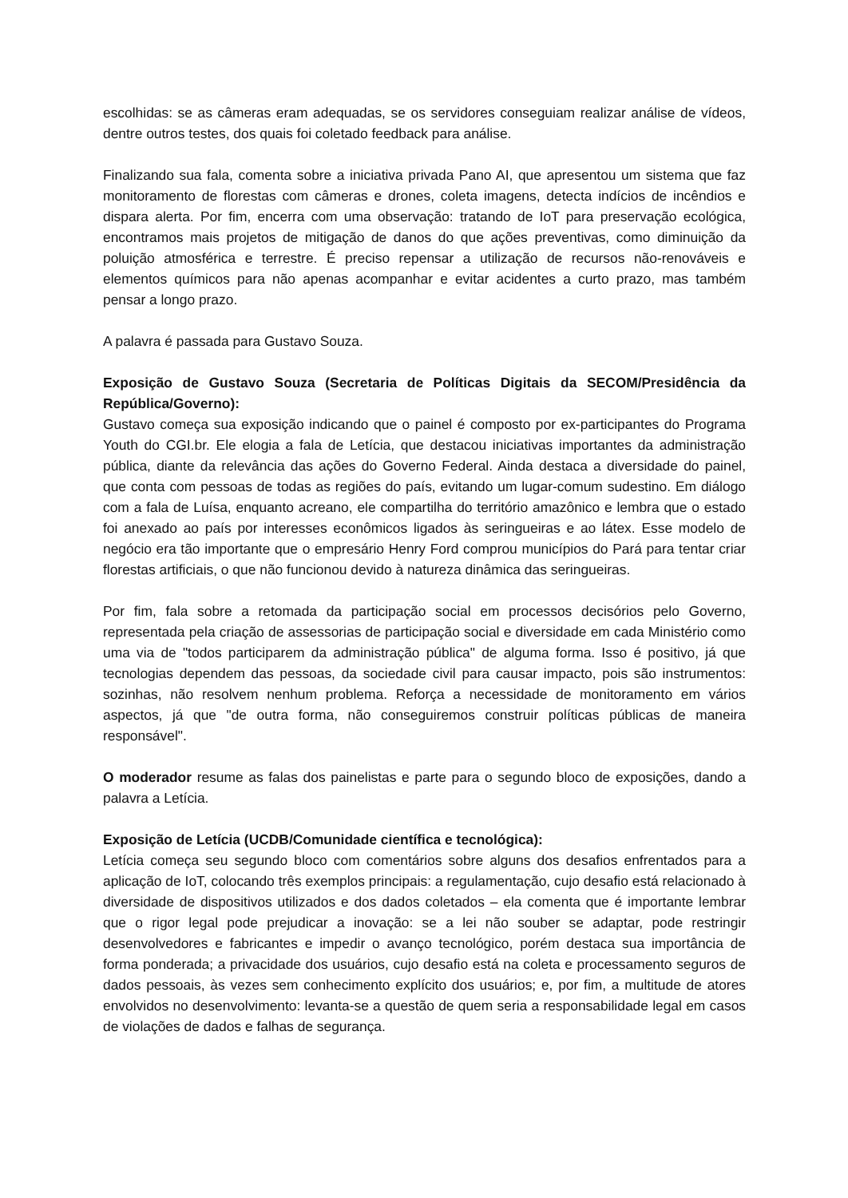escolhidas: se as câmeras eram adequadas, se os servidores conseguiam realizar análise de vídeos, dentre outros testes, dos quais foi coletado feedback para análise.
Finalizando sua fala, comenta sobre a iniciativa privada Pano AI, que apresentou um sistema que faz monitoramento de florestas com câmeras e drones, coleta imagens, detecta indícios de incêndios e dispara alerta. Por fim, encerra com uma observação: tratando de IoT para preservação ecológica, encontramos mais projetos de mitigação de danos do que ações preventivas, como diminuição da poluição atmosférica e terrestre. É preciso repensar a utilização de recursos não-renováveis e elementos químicos para não apenas acompanhar e evitar acidentes a curto prazo, mas também pensar a longo prazo.
A palavra é passada para Gustavo Souza.
Exposição de Gustavo Souza (Secretaria de Políticas Digitais da SECOM/Presidência da República/Governo):
Gustavo começa sua exposição indicando que o painel é composto por ex-participantes do Programa Youth do CGI.br. Ele elogia a fala de Letícia, que destacou iniciativas importantes da administração pública, diante da relevância das ações do Governo Federal. Ainda destaca a diversidade do painel, que conta com pessoas de todas as regiões do país, evitando um lugar-comum sudestino. Em diálogo com a fala de Luísa, enquanto acreano, ele compartilha do território amazônico e lembra que o estado foi anexado ao país por interesses econômicos ligados às seringueiras e ao látex. Esse modelo de negócio era tão importante que o empresário Henry Ford comprou municípios do Pará para tentar criar florestas artificiais, o que não funcionou devido à natureza dinâmica das seringueiras.
Por fim, fala sobre a retomada da participação social em processos decisórios pelo Governo, representada pela criação de assessorias de participação social e diversidade em cada Ministério como uma via de "todos participarem da administração pública" de alguma forma. Isso é positivo, já que tecnologias dependem das pessoas, da sociedade civil para causar impacto, pois são instrumentos: sozinhas, não resolvem nenhum problema. Reforça a necessidade de monitoramento em vários aspectos, já que "de outra forma, não conseguiremos construir políticas públicas de maneira responsável".
O moderador resume as falas dos painelistas e parte para o segundo bloco de exposições, dando a palavra a Letícia.
Exposição de Letícia (UCDB/Comunidade científica e tecnológica):
Letícia começa seu segundo bloco com comentários sobre alguns dos desafios enfrentados para a aplicação de IoT, colocando três exemplos principais: a regulamentação, cujo desafio está relacionado à diversidade de dispositivos utilizados e dos dados coletados – ela comenta que é importante lembrar que o rigor legal pode prejudicar a inovação: se a lei não souber se adaptar, pode restringir desenvolvedores e fabricantes e impedir o avanço tecnológico, porém destaca sua importância de forma ponderada; a privacidade dos usuários, cujo desafio está na coleta e processamento seguros de dados pessoais, às vezes sem conhecimento explícito dos usuários; e, por fim, a multitude de atores envolvidos no desenvolvimento: levanta-se a questão de quem seria a responsabilidade legal em casos de violações de dados e falhas de segurança.